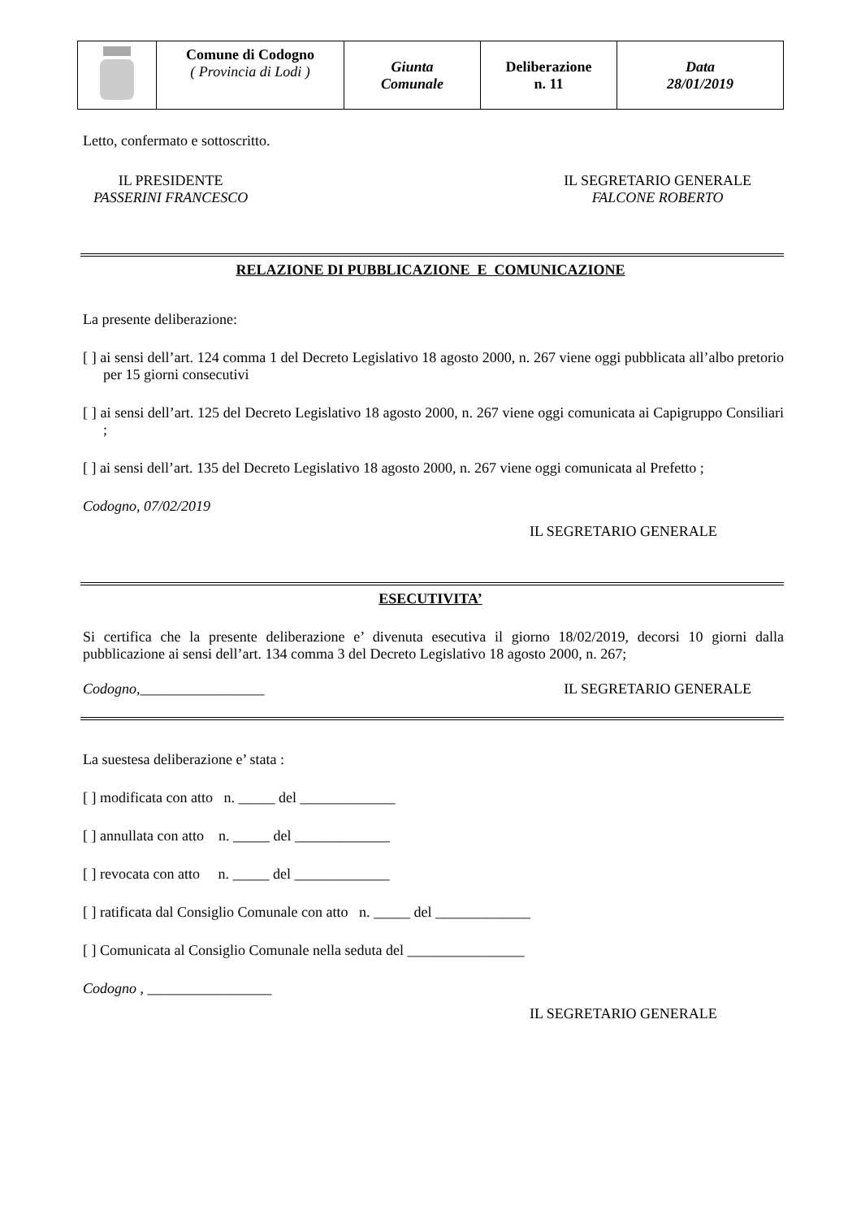| | Comune di Codogno ( Provincia di Lodi ) | Giunta Comunale | Deliberazione n. 11 | Data 28/01/2019 |
Letto, confermato e sottoscritto.
IL PRESIDENTE
PASSERINI FRANCESCO
IL SEGRETARIO GENERALE
FALCONE ROBERTO
RELAZIONE DI PUBBLICAZIONE E COMUNICAZIONE
La presente deliberazione:
[ ] ai sensi dell’art. 124 comma 1 del Decreto Legislativo 18 agosto 2000, n. 267 viene oggi pubblicata all’albo pretorio per 15 giorni consecutivi
[ ] ai sensi dell’art. 125 del Decreto Legislativo 18 agosto 2000, n. 267 viene oggi comunicata ai Capigruppo Consiliari ;
[ ] ai sensi dell’art. 135 del Decreto Legislativo 18 agosto 2000, n. 267 viene oggi comunicata al Prefetto ;
Codogno, 07/02/2019
IL SEGRETARIO GENERALE
ESECUTIVITA’
Si certifica che la presente deliberazione e’ divenuta esecutiva il giorno 18/02/2019, decorsi 10 giorni dalla pubblicazione ai sensi dell’art. 134 comma 3 del Decreto Legislativo 18 agosto 2000, n. 267;
Codogno,_________________ IL SEGRETARIO GENERALE
La suestesa deliberazione e’ stata :
[ ] modificata con atto n. _____ del _____________
[ ] annullata con atto n. _____ del _____________
[ ] revocata con atto n. _____ del _____________
[ ] ratificata dal Consiglio Comunale con atto n. _____ del _____________
[ ] Comunicata al Consiglio Comunale nella seduta del ________________
Codogno , _________________
IL SEGRETARIO GENERALE